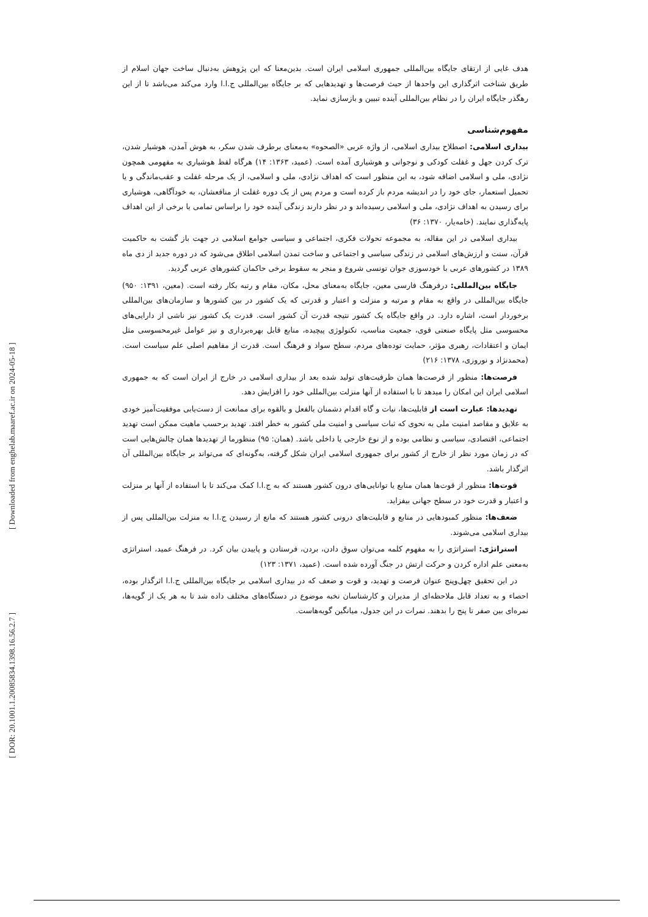[ DOR: 20.1001.1.20085834.1398.16.56.2.7 ] [ Downloaded from enghelab.maaref.ac.ir on 2024-05-18 ]
هدف غایی از ارتقای جایگاه بین‌المللی جمهوری اسلامی ایران است. بدین‌معنا که این پژوهش به‌دنبال ساخت جهان اسلام از طریق شناخت اثرگذاری این واحدها از حیث فرصت‌ها و تهدیدهایی که بر جایگاه بین‌المللی ج.ا.ا وارد می‌کند می‌باشد تا از این رهگذر جایگاه ایران را در نظام بین‌المللی آینده تبیین و بازسازی نماید.
مفهوم‌شناسی
بیداری اسلامی: اصطلاح بیداری اسلامی، از واژه عربی «الصحوه» به‌معنای برطرف شدن سکر، به هوش آمدن، هوشیار شدن، ترک کردن جهل و غفلت کودکی و نوجوانی و هوشیاری آمده است. (عمید، ۱۳۶۳: ۱۴) هرگاه لفظ هوشیاری به مفهومی همچون نژادی، ملی و اسلامی اضافه شود، به این منظور است که اهداف نژادی، ملی و اسلامی، از یک مرحله غفلت و عقب‌ماندگی و یا تحمیل استعمار، جای خود را در اندیشه مردم باز کرده است و مردم پس از یک دوره غفلت از منافعشان، به خودآگاهی، هوشیاری برای رسیدن به اهداف نژادی، ملی و اسلامی رسیده‌اند و در نظر دارند زندگی آینده خود را براساس تمامی یا برخی از این اهداف پایه‌گذاری نمایند. (خامه‌یار، ۱۳۷۰: ۳۶)
بیداری اسلامی در این مقاله، به مجموعه تحولات فکری، اجتماعی و سیاسی جوامع اسلامی در جهت باز گشت به حاکمیت قرآن، سنت و ارزش‌های اسلامی در زندگی سیاسی و اجتماعی و ساخت تمدن اسلامی اطلاق می‌شود که در دوره جدید از دی ماه ۱۳۸۹ در کشورهای عربی با خودسوزی جوان تونسی شروع و منجر به سقوط برخی حاکمان کشورهای عربی گردید.
جایگاه بین‌المللی: درفرهنگ فارسی معین، جایگاه به‌معنای محل، مکان، مقام و رتبه بکار رفته است. (معین، ۱۳۹۱: ۹۵۰) جایگاه بین‌المللی در واقع به مقام و مرتبه و منزلت و اعتبار و قدرتی که یک کشور در بین کشورها و سازمان‌های بین‌المللی برخوردار است، اشاره دارد. در واقع جایگاه یک کشور نتیجه قدرت آن کشور است. قدرت یک کشور نیز ناشی از دارایی‌های محسوسی مثل پایگاه صنعتی قوی، جمعیت مناسب، تکنولوژی پیچیده، منابع قابل بهره‌برداری و نیز عوامل غیرمحسوسی مثل ایمان و اعتقادات، رهبری مؤثر، حمایت توده‌های مردم، سطح سواد و فرهنگ است. قدرت از مفاهیم اصلی علم سیاست است. (محمدنژاد و نوروزی، ۱۳۷۸: ۲۱۶)
فرصت‌ها: منظور از فرصت‌ها همان ظرفیت‌های تولید شده بعد از بیداری اسلامی در خارج از ایران است که به جمهوری اسلامی ایران این امکان را میدهد تا با استفاده از آنها منزلت بین‌المللی خود را افزایش دهد.
تهدیدها: عبارت است از قابلیت‌ها، نیات و گاه اقدام دشمنان بالفعل و بالقوه برای ممانعت از دست‌یابی موفقیت‌آمیز خودی به علایق و مقاصد امنیت ملی به نحوی که ثبات سیاسی و امنیت ملی کشور به خطر افتد. تهدید برحسب ماهیت ممکن است تهدید اجتماعی، اقتصادی، سیاسی و نظامی بوده و از نوع خارجی یا داخلی باشد. (همان: ۹۵) منظورما از تهدیدها همان چالش‌هایی است که در زمان مورد نظر از خارج از کشور برای جمهوری اسلامی ایران شکل گرفته، به‌گونه‌ای که می‌تواند بر جایگاه بین‌المللی آن اثرگذار باشد.
قوت‌ها: منظور از قوت‌ها همان منابع یا توانایی‌های درون کشور هستند که به ج.ا.ا کمک می‌کند تا با استفاده از آنها بر منزلت و اعتبار و قدرت خود در سطح جهانی بیفزاید.
ضعف‌ها: منظور کمبودهایی در منابع و قابلیت‌های درونی کشور هستند که مانع از رسیدن ج.ا.ا به منزلت بین‌المللی پس از بیداری اسلامی می‌شوند.
استراتژی: استراتژی را به مفهوم کلمه می‌توان سوق دادن، بردن، فرستادن و پاییدن بیان کرد. در فرهنگ عمید، استراتژی به‌معنی علم اداره کردن و حرکت ارتش در جنگ آورده شده است. (عمید، ۱۳۷۱: ۱۲۳)
در این تحقیق چهل‌وپنج عنوان فرصت و تهدید، و قوت و ضعف که در بیداری اسلامی بر جایگاه بین‌المللی ج.ا.ا اثرگذار بوده، احصاء و به تعداد قابل ملاحظه‌ای از مدیران و کارشناسان نخبه موضوع در دستگاه‌های مختلف داده شد تا به هر یک از گویه‌ها، نمره‌ای بین صفر تا پنج را بدهند. نمرات در این جدول، میانگین گویه‌هاست.